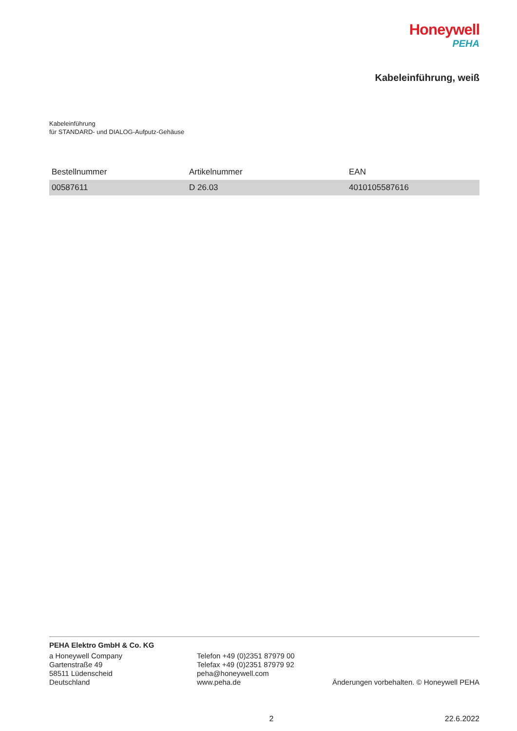Honeywell
PEHA
Kabeleinführung, weiß
Kabeleinführung
für STANDARD- und DIALOG-Aufputz-Gehäuse
| Bestellnummer | Artikelnummer | EAN |
| --- | --- | --- |
| 00587611 | D 26.03 | 4010105587616 |
PEHA Elektro GmbH & Co. KG
a Honeywell Company
Gartenstraße 49
58511 Lüdenscheid
Deutschland
Telefon +49 (0)2351 87979 00
Telefax +49 (0)2351 87979 92
peha@honeywell.com
www.peha.de
Änderungen vorbehalten. © Honeywell PEHA
2 22.6.2022